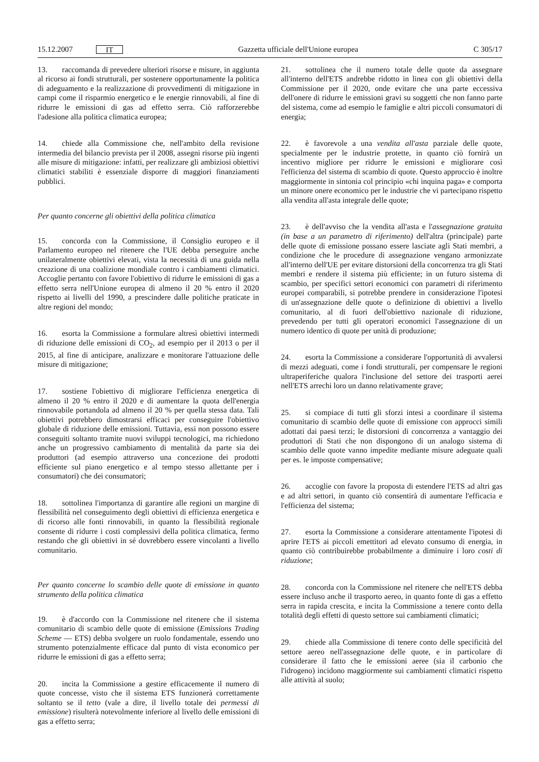15.12.2007 IT
Gazzetta ufficiale dell'Unione europea C 305/17
13. raccomanda di prevedere ulteriori risorse e misure, in aggiunta al ricorso ai fondi strutturali, per sostenere opportunamente la politica di adeguamento e la realizzazione di provvedimenti di mitigazione in campi come il risparmio energetico e le energie rinnovabili, al fine di ridurre le emissioni di gas ad effetto serra. Ciò rafforzerebbe l'adesione alla politica climatica europea;
14. chiede alla Commissione che, nell'ambito della revisione intermedia del bilancio prevista per il 2008, assegni risorse più ingenti alle misure di mitigazione: infatti, per realizzare gli ambiziosi obiettivi climatici stabiliti è essenziale disporre di maggiori finanziamenti pubblici.
Per quanto concerne gli obiettivi della politica climatica
15. concorda con la Commissione, il Consiglio europeo e il Parlamento europeo nel ritenere che l'UE debba perseguire anche unilateralmente obiettivi elevati, vista la necessità di una guida nella creazione di una coalizione mondiale contro i cambiamenti climatici. Accoglie pertanto con favore l'obiettivo di ridurre le emissioni di gas a effetto serra nell'Unione europea di almeno il 20 % entro il 2020 rispetto ai livelli del 1990, a prescindere dalle politiche praticate in altre regioni del mondo;
16. esorta la Commissione a formulare altresì obiettivi intermedi di riduzione delle emissioni di CO<sub>2</sub>, ad esempio per il 2013 o per il 2015, al fine di anticipare, analizzare e monitorare l'attuazione delle misure di mitigazione;
17. sostiene l'obiettivo di migliorare l'efficienza energetica di almeno il 20 % entro il 2020 e di aumentare la quota dell'energia rinnovabile portandola ad almeno il 20 % per quella stessa data. Tali obiettivi potrebbero dimostrarsi efficaci per conseguire l'obiettivo globale di riduzione delle emissioni. Tuttavia, essi non possono essere conseguiti soltanto tramite nuovi sviluppi tecnologici, ma richiedono anche un progressivo cambiamento di mentalità da parte sia dei produttori (ad esempio attraverso una concezione dei prodotti efficiente sul piano energetico e al tempo stesso allettante per i consumatori) che dei consumatori;
18. sottolinea l'importanza di garantire alle regioni un margine di flessibilità nel conseguimento degli obiettivi di efficienza energetica e di ricorso alle fonti rinnovabili, in quanto la flessibilità regionale consente di ridurre i costi complessivi della politica climatica, fermo restando che gli obiettivi in sé dovrebbero essere vincolanti a livello comunitario.
Per quanto concerne lo scambio delle quote di emissione in quanto strumento della politica climatica
19. è d'accordo con la Commissione nel ritenere che il sistema comunitario di scambio delle quote di emissione (Emissions Trading Scheme — ETS) debba svolgere un ruolo fondamentale, essendo uno strumento potenzialmente efficace dal punto di vista economico per ridurre le emissioni di gas a effetto serra;
20. incita la Commissione a gestire efficacemente il numero di quote concesse, visto che il sistema ETS funzionerà correttamente soltanto se il tetto (vale a dire, il livello totale dei permessi di emissione) risulterà notevolmente inferiore al livello delle emissioni di gas a effetto serra;
21. sottolinea che il numero totale delle quote da assegnare all'interno dell'ETS andrebbe ridotto in linea con gli obiettivi della Commissione per il 2020, onde evitare che una parte eccessiva dell'onere di ridurre le emissioni gravi su soggetti che non fanno parte del sistema, come ad esempio le famiglie e altri piccoli consumatori di energia;
22. è favorevole a una vendita all'asta parziale delle quote, specialmente per le industrie protette, in quanto ciò fornirà un incentivo migliore per ridurre le emissioni e migliorare così l'efficienza del sistema di scambio di quote. Questo approccio è inoltre maggiormente in sintonia col principio «chi inquina paga» e comporta un minore onere economico per le industrie che vi partecipano rispetto alla vendita all'asta integrale delle quote;
23. è dell'avviso che la vendita all'asta e l'assegnazione gratuita (in base a un parametro di riferimento) dell'altra (principale) parte delle quote di emissione possano essere lasciate agli Stati membri, a condizione che le procedure di assegnazione vengano armonizzate all'interno dell'UE per evitare distorsioni della concorrenza tra gli Stati membri e rendere il sistema più efficiente; in un futuro sistema di scambio, per specifici settori economici con parametri di riferimento europei comparabili, si potrebbe prendere in considerazione l'ipotesi di un'assegnazione delle quote o definizione di obiettivi a livello comunitario, al di fuori dell'obiettivo nazionale di riduzione, prevedendo per tutti gli operatori economici l'assegnazione di un numero identico di quote per unità di produzione;
24. esorta la Commissione a considerare l'opportunità di avvalersi di mezzi adeguati, come i fondi strutturali, per compensare le regioni ultraperiferiche qualora l'inclusione del settore dei trasporti aerei nell'ETS arrechi loro un danno relativamente grave;
25. si compiace di tutti gli sforzi intesi a coordinare il sistema comunitario di scambio delle quote di emissione con approcci simili adottati dai paesi terzi; le distorsioni di concorrenza a vantaggio dei produttori di Stati che non dispongono di un analogo sistema di scambio delle quote vanno impedite mediante misure adeguate quali per es. le imposte compensative;
26. accoglie con favore la proposta di estendere l'ETS ad altri gas e ad altri settori, in quanto ciò consentirà di aumentare l'efficacia e l'efficienza del sistema;
27. esorta la Commissione a considerare attentamente l'ipotesi di aprire l'ETS ai piccoli emettitori ad elevato consumo di energia, in quanto ciò contribuirebbe probabilmente a diminuire i loro costi di riduzione;
28. concorda con la Commissione nel ritenere che nell'ETS debba essere incluso anche il trasporto aereo, in quanto fonte di gas a effetto serra in rapida crescita, e incita la Commissione a tenere conto della totalità degli effetti di questo settore sui cambiamenti climatici;
29. chiede alla Commissione di tenere conto delle specificità del settore aereo nell'assegnazione delle quote, e in particolare di considerare il fatto che le emissioni aeree (sia il carbonio che l'idrogeno) incidono maggiormente sui cambiamenti climatici rispetto alle attività al suolo;